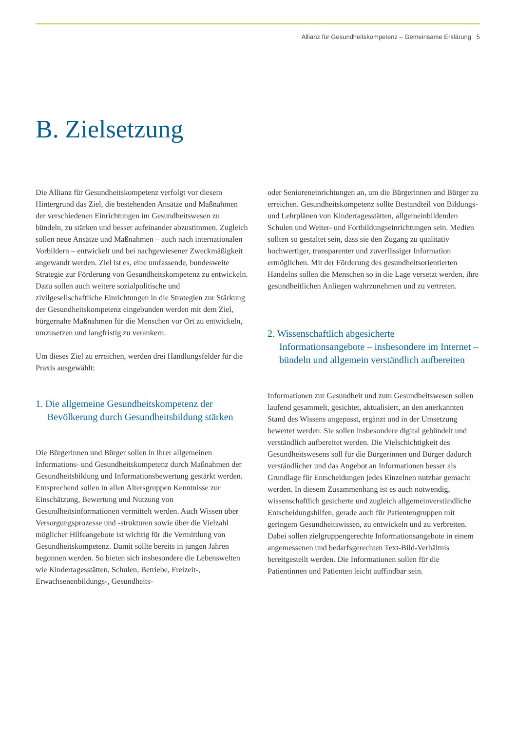Allianz für Gesundheitskompetenz – Gemeinsame Erklärung 5
B. Zielsetzung
Die Allianz für Gesundheitskompetenz verfolgt vor diesem Hintergrund das Ziel, die bestehenden Ansätze und Maßnahmen der verschiedenen Einrichtungen im Gesundheitswesen zu bündeln, zu stärken und besser aufeinander abzustimmen. Zugleich sollen neue Ansätze und Maßnahmen – auch nach internationalen Vorbildern – entwickelt und bei nachgewiesener Zweckmäßigkeit angewandt werden. Ziel ist es, eine umfassende, bundesweite Strategie zur Förderung von Gesundheitskompetenz zu entwickeln. Dazu sollen auch weitere sozialpolitische und zivilgesellschaftliche Einrichtungen in die Strategien zur Stärkung der Gesundheitskompetenz eingebunden werden mit dem Ziel, bürgernahe Maßnahmen für die Menschen vor Ort zu entwickeln, umzusetzen und langfristig zu verankern.
Um dieses Ziel zu erreichen, werden drei Handlungsfelder für die Praxis ausgewählt:
1. Die allgemeine Gesundheitskompetenz der Bevölkerung durch Gesundheitsbildung stärken
Die Bürgerinnen und Bürger sollen in ihrer allgemeinen Informations- und Gesundheitskompetenz durch Maßnahmen der Gesundheitsbildung und Informationsbewertung gestärkt werden. Entsprechend sollen in allen Altersgruppen Kenntnisse zur Einschätzung, Bewertung und Nutzung von Gesundheitsinformationen vermittelt werden. Auch Wissen über Versorgungsprozesse und -strukturen sowie über die Vielzahl möglicher Hilfeangebote ist wichtig für die Vermittlung von Gesundheitskompetenz. Damit sollte bereits in jungen Jahren begonnen werden. So bieten sich insbesondere die Lebenswelten wie Kindertagesstätten, Schulen, Betriebe, Freizeit-, Erwachsenenbildungs-, Gesundheits-
oder Senioreneinrichtungen an, um die Bürgerinnen und Bürger zu erreichen. Gesundheitskompetenz sollte Bestandteil von Bildungs- und Lehrplänen von Kindertagesstätten, allgemeinbildenden Schulen und Weiter- und Fortbildungseinrichtungen sein. Medien sollten so gestaltet sein, dass sie den Zugang zu qualitativ hochwertiger, transparenter und zuverlässiger Information ermöglichen. Mit der Förderung des gesundheitsorientierten Handelns sollen die Menschen so in die Lage versetzt werden, ihre gesundheitlichen Anliegen wahrzunehmen und zu vertreten.
2. Wissenschaftlich abgesicherte Informationsangebote – insbesondere im Internet – bündeln und allgemein verständlich aufbereiten
Informationen zur Gesundheit und zum Gesundheitswesen sollen laufend gesammelt, gesichtet, aktualisiert, an den anerkannten Stand des Wissens angepasst, ergänzt und in der Umsetzung bewertet werden. Sie sollen insbesondere digital gebündelt und verständlich aufbereitet werden. Die Vielschichtigkeit des Gesundheitswesens soll für die Bürgerinnen und Bürger dadurch verständlicher und das Angebot an Informationen besser als Grundlage für Entscheidungen jedes Einzelnen nutzbar gemacht werden. In diesem Zusammenhang ist es auch notwendig, wissenschaftlich gesicherte und zugleich allgemeinverständliche Entscheidungshilfen, gerade auch für Patientengruppen mit geringem Gesundheitswissen, zu entwickeln und zu verbreiten. Dabei sollen zielgruppengerechte Informationsangebote in einem angemessenen und bedarfsgerechten Text-Bild-Verhältnis bereitgestellt werden. Die Informationen sollen für die Patientinnen und Patienten leicht auffindbar sein.